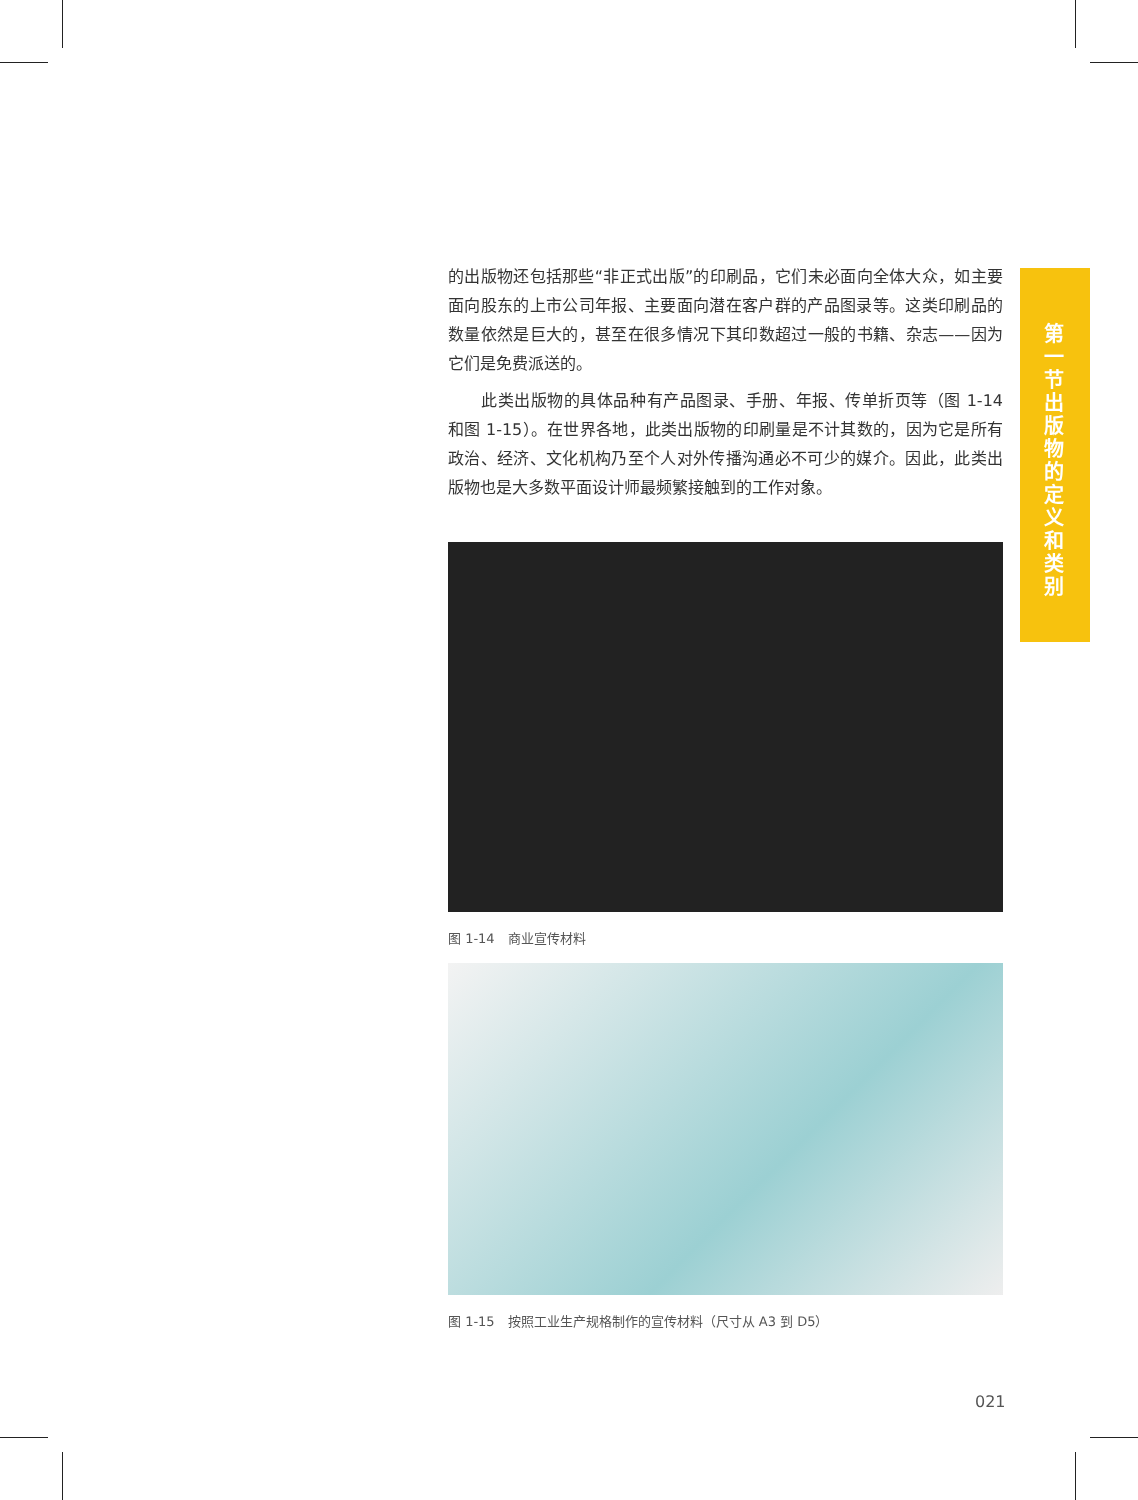的出版物还包括那些“非正式出版”的印刷品，它们未必面向全体大众，如主要面向股东的上市公司年报、主要面向潜在客户群的产品图录等。这类印刷品的数量依然是巨大的，甚至在很多情况下其印数超过一般的书籍、杂志——因为它们是免费派送的。
　　此类出版物的具体品种有产品图录、手册、年报、传单折页等（图 1-14 和图 1-15）。在世界各地，此类出版物的印刷量是不计其数的，因为它是所有政治、经济、文化机构乃至个人对外传播沟通必不可少的媒介。因此，此类出版物也是大多数平面设计师最频繁接触到的工作对象。
图 1-14　商业宣传材料
图 1-15　按照工业生产规格制作的宣传材料（尺寸从 A3 到 D5）
021
第一节 出版物的定义和类别